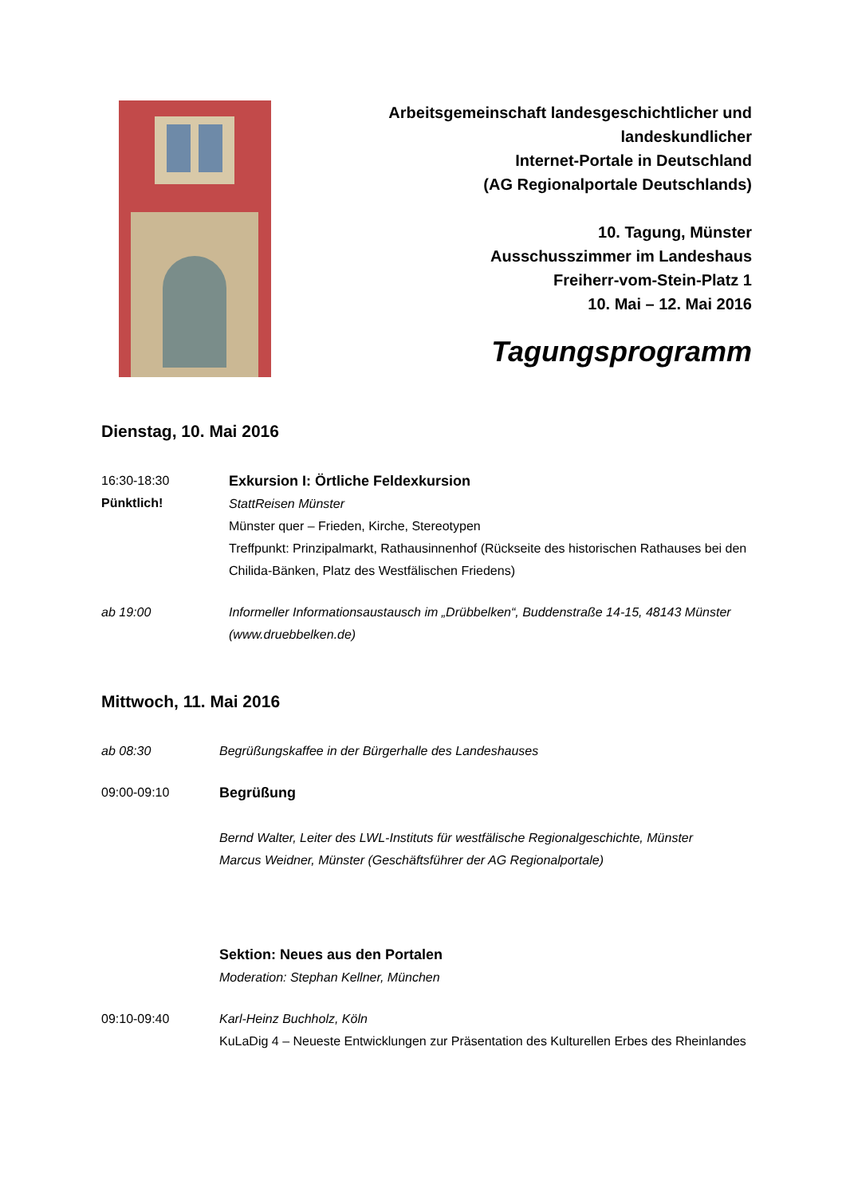Arbeitsgemeinschaft landesgeschichtlicher und
landeskundlicher
Internet-Portale in Deutschland
(AG Regionalportale Deutschlands)
10. Tagung, Münster
Ausschusszimmer im Landeshaus
Freiherr-vom-Stein-Platz 1
10. Mai – 12. Mai 2016
Tagungsprogramm
Dienstag, 10. Mai 2016
16:30-18:30
Pünktlich!
Exkursion I: Örtliche Feldexkursion
StattReisen Münster
Münster quer – Frieden, Kirche, Stereotypen
Treffpunkt: Prinzipalmarkt, Rathausinnenhof (Rückseite des historischen Rathauses bei den Chilida-Bänken, Platz des Westfälischen Friedens)
ab 19:00 Informeller Informationsaustausch im „Drübbelken“, Buddenstraße 14-15, 48143 Münster (www.druebbelken.de)
Mittwoch, 11. Mai 2016
ab 08:30 Begrüßungskaffee in der Bürgerhalle des Landeshauses
09:00-09:10 Begrüßung
Bernd Walter, Leiter des LWL-Instituts für westfälische Regionalgeschichte, Münster
Marcus Weidner, Münster (Geschäftsführer der AG Regionalportale)
Sektion: Neues aus den Portalen
Moderation: Stephan Kellner, München
09:10-09:40 Karl-Heinz Buchholz, Köln
KuLaDig 4 – Neueste Entwicklungen zur Präsentation des Kulturellen Erbes des Rheinlandes